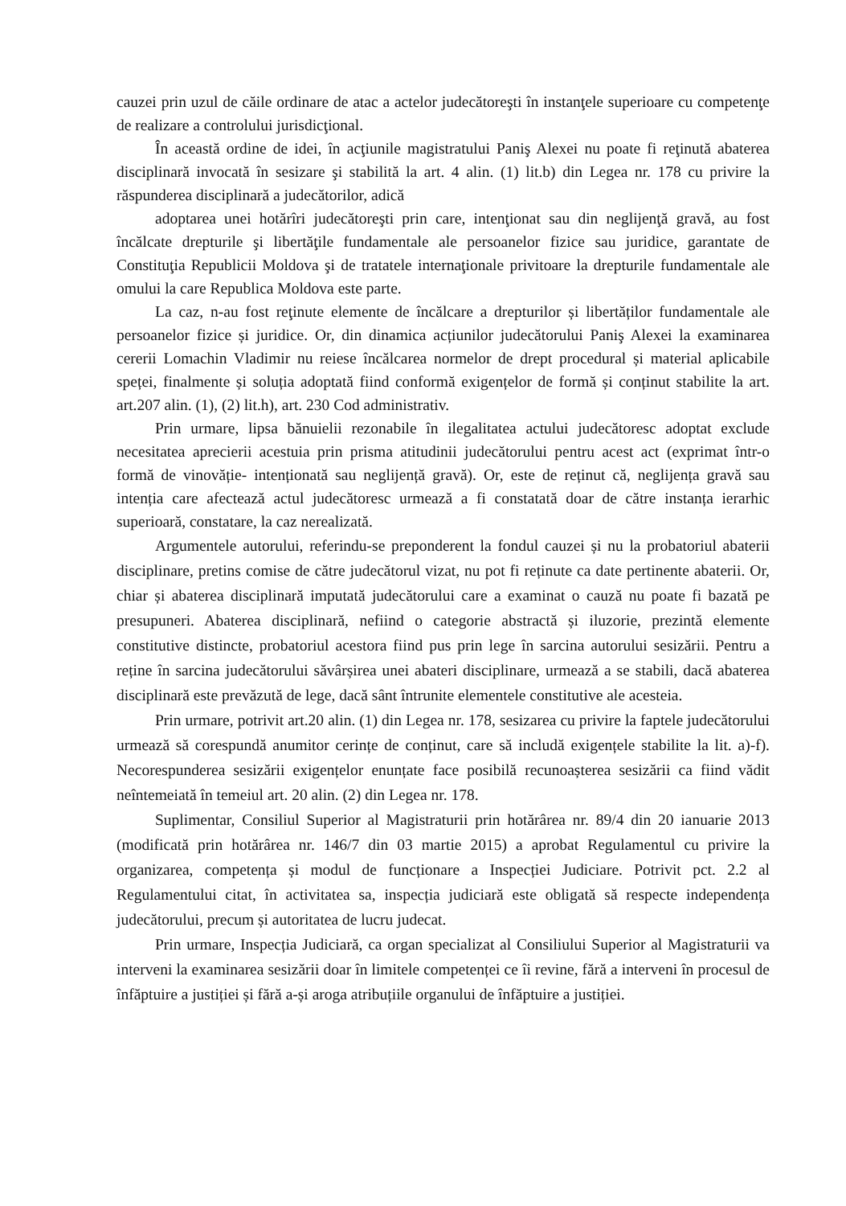cauzei prin uzul de căile ordinare de atac a actelor judecătoreşti în instanţele superioare cu competenţe de realizare a controlului jurisdicţional.
În această ordine de idei, în acţiunile magistratului Paniş Alexei nu poate fi reţinută abaterea disciplinară invocată în sesizare şi stabilită la art. 4 alin. (1) lit.b) din Legea nr. 178 cu privire la răspunderea disciplinară a judecătorilor, adică
adoptarea unei hotărîri judecătoreşti prin care, intenţionat sau din neglijenţă gravă, au fost încălcate drepturile şi libertăţile fundamentale ale persoanelor fizice sau juridice, garantate de Constituţia Republicii Moldova şi de tratatele internaţionale privitoare la drepturile fundamentale ale omului la care Republica Moldova este parte.
La caz, n-au fost reţinute elemente de încălcare a drepturilor și libertăților fundamentale ale persoanelor fizice și juridice. Or, din dinamica acțiunilor judecătorului Paniş Alexei la examinarea cererii Lomachin Vladimir nu reiese încălcarea normelor de drept procedural și material aplicabile speței, finalmente și soluția adoptată fiind conformă exigențelor de formă și conținut stabilite la art. art.207 alin. (1), (2) lit.h), art. 230 Cod administrativ.
Prin urmare, lipsa bănuielii rezonabile în ilegalitatea actului judecătoresc adoptat exclude necesitatea aprecierii acestuia prin prisma atitudinii judecătorului pentru acest act (exprimat într-o formă de vinovăție- intenționată sau neglijență gravă). Or, este de reținut că, neglijența gravă sau intenția care afectează actul judecătoresc urmează a fi constatată doar de către instanța ierarhic superioară, constatare, la caz nerealizată.
Argumentele autorului, referindu-se preponderent la fondul cauzei și nu la probatoriul abaterii disciplinare, pretins comise de către judecătorul vizat, nu pot fi reținute ca date pertinente abaterii. Or, chiar și abaterea disciplinară imputată judecătorului care a examinat o cauză nu poate fi bazată pe presupuneri. Abaterea disciplinară, nefiind o categorie abstractă și iluzorie, prezintă elemente constitutive distincte, probatoriul acestora fiind pus prin lege în sarcina autorului sesizării. Pentru a reține în sarcina judecătorului săvârșirea unei abateri disciplinare, urmează a se stabili, dacă abaterea disciplinară este prevăzută de lege, dacă sânt întrunite elementele constitutive ale acesteia.
Prin urmare, potrivit art.20 alin. (1) din Legea nr. 178, sesizarea cu privire la faptele judecătorului urmează să corespundă anumitor cerințe de conținut, care să includă exigențele stabilite la lit. a)-f). Necorespunderea sesizării exigențelor enunțate face posibilă recunoașterea sesizării ca fiind vădit neîntemeiată în temeiul art. 20 alin. (2) din Legea nr. 178.
Suplimentar, Consiliul Superior al Magistraturii prin hotărârea nr. 89/4 din 20 ianuarie 2013 (modificată prin hotărârea nr. 146/7 din 03 martie 2015) a aprobat Regulamentul cu privire la organizarea, competența și modul de funcționare a Inspecției Judiciare. Potrivit pct. 2.2 al Regulamentului citat, în activitatea sa, inspecția judiciară este obligată să respecte independența judecătorului, precum și autoritatea de lucru judecat.
Prin urmare, Inspecția Judiciară, ca organ specializat al Consiliului Superior al Magistraturii va interveni la examinarea sesizării doar în limitele competenței ce îi revine, fără a interveni în procesul de înfăptuire a justiției și fără a-și aroga atribuțiile organului de înfăptuire a justiției.